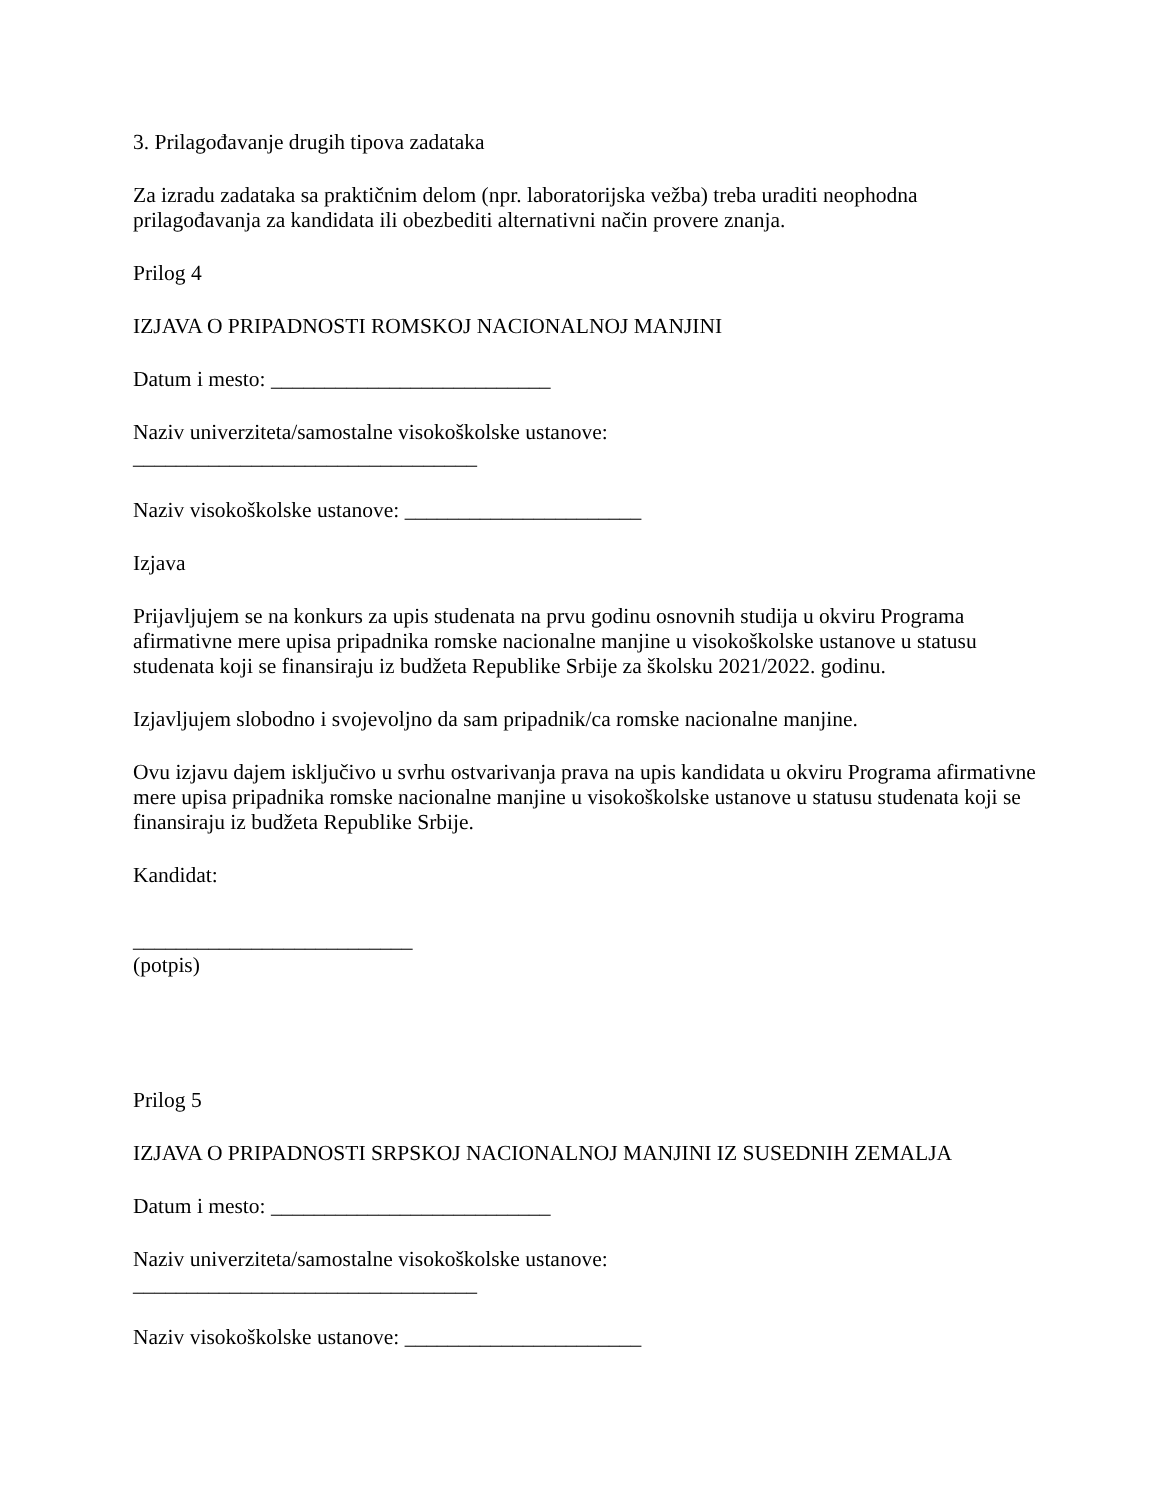3. Prilagođavanje drugih tipova zadataka
Za izradu zadataka sa praktičnim delom (npr. laboratorijska vežba) treba uraditi neophodna prilagođavanja za kandidata ili obezbediti alternativni način provere znanja.
Prilog 4
IZJAVA O PRIPADNOSTI ROMSKOJ NACIONALNOJ MANJINI
Datum i mesto: __________________________
Naziv univerziteta/samostalne visokoškolske ustanove:
________________________________
Naziv visokoškolske ustanove: ______________________
Izjava
Prijavljujem se na konkurs za upis studenata na prvu godinu osnovnih studija u okviru Programa afirmativne mere upisa pripadnika romske nacionalne manjine u visokoškolske ustanove u statusu studenata koji se finansiraju iz budžeta Republike Srbije za školsku 2021/2022. godinu.
Izjavljujem slobodno i svojevoljno da sam pripadnik/ca romske nacionalne manjine.
Ovu izjavu dajem isključivo u svrhu ostvarivanja prava na upis kandidata u okviru Programa afirmativne mere upisa pripadnika romske nacionalne manjine u visokoškolske ustanove u statusu studenata koji se finansiraju iz budžeta Republike Srbije.
Kandidat:
__________________________
(potpis)
Prilog 5
IZJAVA O PRIPADNOSTI SRPSKOJ NACIONALNOJ MANJINI IZ SUSEDNIH ZEMALJA
Datum i mesto: __________________________
Naziv univerziteta/samostalne visokoškolske ustanove:
________________________________
Naziv visokoškolske ustanove: ______________________